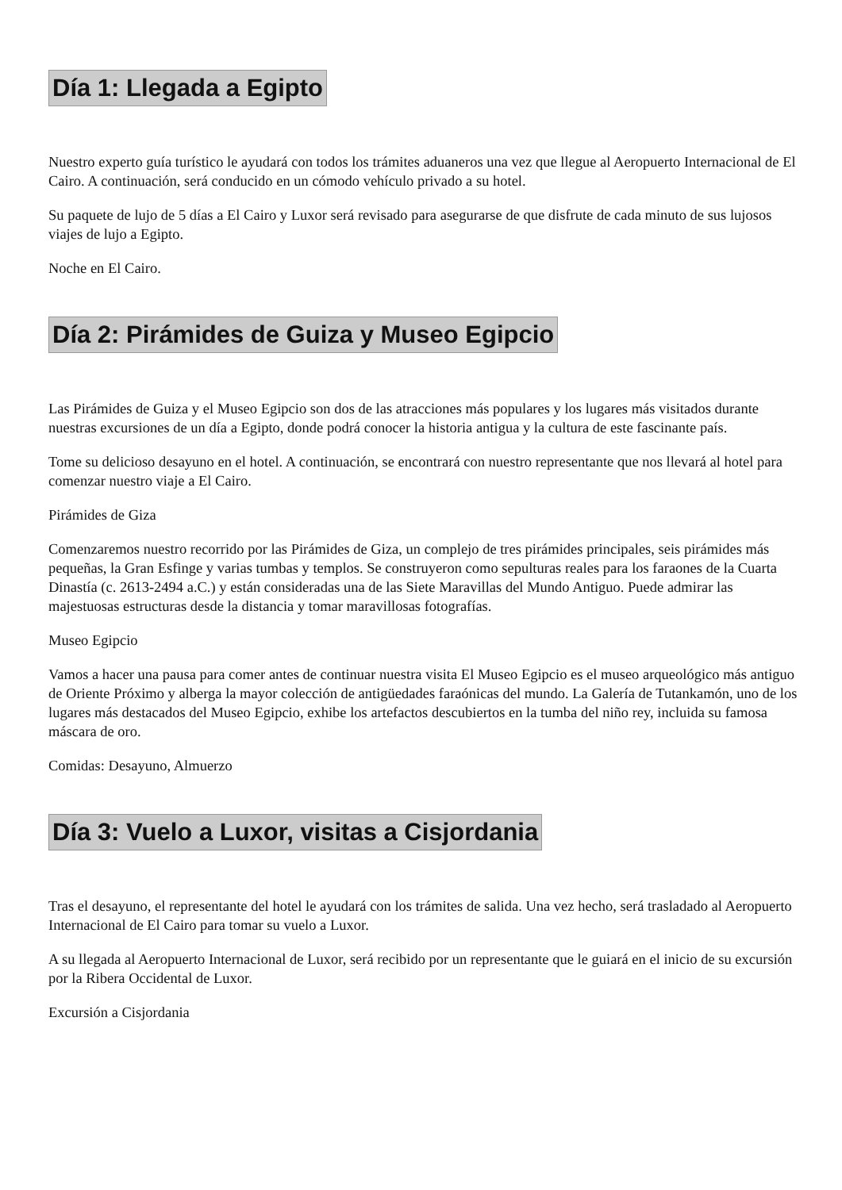Día 1: Llegada a Egipto
Nuestro experto guía turístico le ayudará con todos los trámites aduaneros una vez que llegue al Aeropuerto Internacional de El Cairo. A continuación, será conducido en un cómodo vehículo privado a su hotel.
Su paquete de lujo de 5 días a El Cairo y Luxor será revisado para asegurarse de que disfrute de cada minuto de sus lujosos viajes de lujo a Egipto.
Noche en El Cairo.
Día 2: Pirámides de Guiza y Museo Egipcio
Las Pirámides de Guiza y el Museo Egipcio son dos de las atracciones más populares y los lugares más visitados durante nuestras excursiones de un día a Egipto, donde podrá conocer la historia antigua y la cultura de este fascinante país.
Tome su delicioso desayuno en el hotel. A continuación, se encontrará con nuestro representante que nos llevará al hotel para comenzar nuestro viaje a El Cairo.
Pirámides de Giza
Comenzaremos nuestro recorrido por las Pirámides de Giza, un complejo de tres pirámides principales, seis pirámides más pequeñas, la Gran Esfinge y varias tumbas y templos. Se construyeron como sepulturas reales para los faraones de la Cuarta Dinastía (c. 2613-2494 a.C.) y están consideradas una de las Siete Maravillas del Mundo Antiguo. Puede admirar las majestuosas estructuras desde la distancia y tomar maravillosas fotografías.
Museo Egipcio
Vamos a hacer una pausa para comer antes de continuar nuestra visita El Museo Egipcio es el museo arqueológico más antiguo de Oriente Próximo y alberga la mayor colección de antigüedades faraónicas del mundo. La Galería de Tutankamón, uno de los lugares más destacados del Museo Egipcio, exhibe los artefactos descubiertos en la tumba del niño rey, incluida su famosa máscara de oro.
Comidas: Desayuno, Almuerzo
Día 3: Vuelo a Luxor, visitas a Cisjordania
Tras el desayuno, el representante del hotel le ayudará con los trámites de salida. Una vez hecho, será trasladado al Aeropuerto Internacional de El Cairo para tomar su vuelo a Luxor.
A su llegada al Aeropuerto Internacional de Luxor, será recibido por un representante que le guiará en el inicio de su excursión por la Ribera Occidental de Luxor.
Excursión a Cisjordania